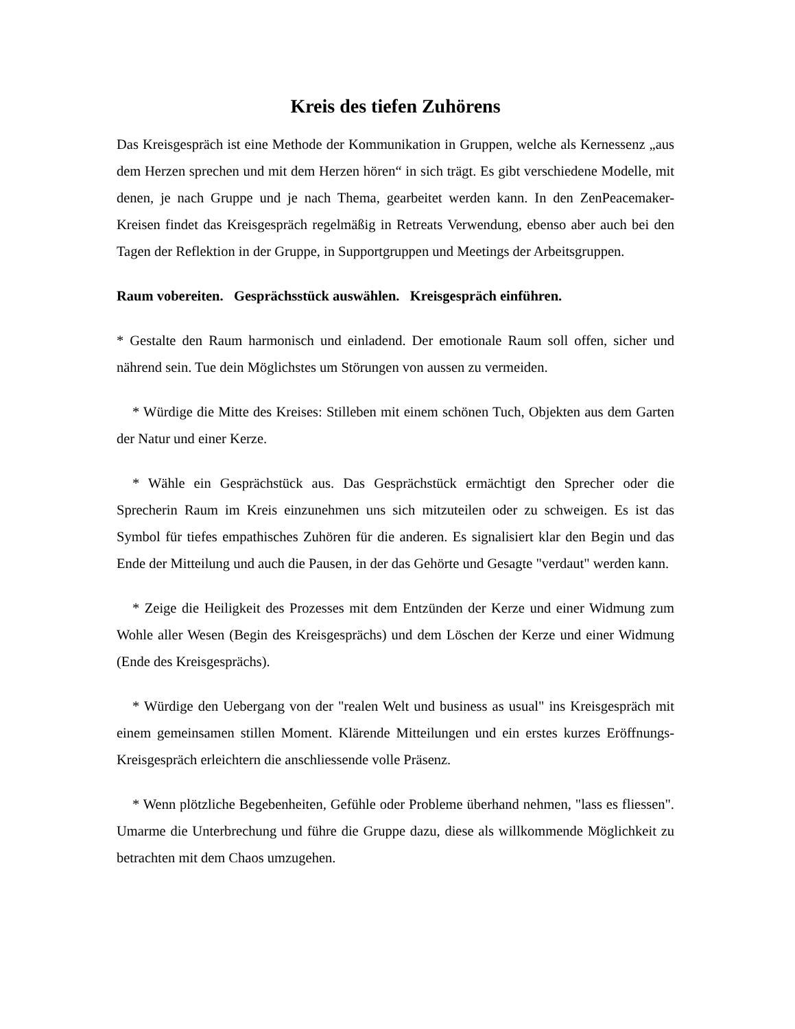Kreis des tiefen Zuhörens
Das Kreisgespräch ist eine Methode der Kommunikation in Gruppen, welche als Kernessenz „aus dem Herzen sprechen und mit dem Herzen hören“ in sich trägt. Es gibt verschiedene Modelle, mit denen, je nach Gruppe und je nach Thema, gearbeitet werden kann. In den ZenPeacemaker-Kreisen findet das Kreisgespräch regelmäßig in Retreats Verwendung, ebenso aber auch bei den Tagen der Reflektion in der Gruppe, in Supportgruppen und Meetings der Arbeitsgruppen.
Raum vobereiten. Gesprächsstück auswählen. Kreisgespräch einführen.
* Gestalte den Raum harmonisch und einladend. Der emotionale Raum soll offen, sicher und nährend sein. Tue dein Möglichstes um Störungen von aussen zu vermeiden.
* Würdige die Mitte des Kreises: Stilleben mit einem schönen Tuch, Objekten aus dem Garten der Natur und einer Kerze.
* Wähle ein Gesprächstück aus. Das Gesprächstück ermächtigt den Sprecher oder die Sprecherin Raum im Kreis einzunehmen uns sich mitzuteilen oder zu schweigen. Es ist das Symbol für tiefes empathisches Zuhören für die anderen. Es signalisiert klar den Begin und das Ende der Mitteilung und auch die Pausen, in der das Gehörte und Gesagte "verdaut" werden kann.
* Zeige die Heiligkeit des Prozesses mit dem Entzünden der Kerze und einer Widmung zum Wohle aller Wesen (Begin des Kreisgesprächs) und dem Löschen der Kerze und einer Widmung (Ende des Kreisgesprächs).
* Würdige den Uebergang von der "realen Welt und business as usual" ins Kreisgespräch mit einem gemeinsamen stillen Moment. Klärende Mitteilungen und ein erstes kurzes Eröffnungs-Kreisgespräch erleichtern die anschliessende volle Präsenz.
* Wenn plötzliche Begebenheiten, Gefühle oder Probleme überhand nehmen, "lass es fliessen". Umarme die Unterbrechung und führe die Gruppe dazu, diese als willkommende Möglichkeit zu betrachten mit dem Chaos umzugehen.